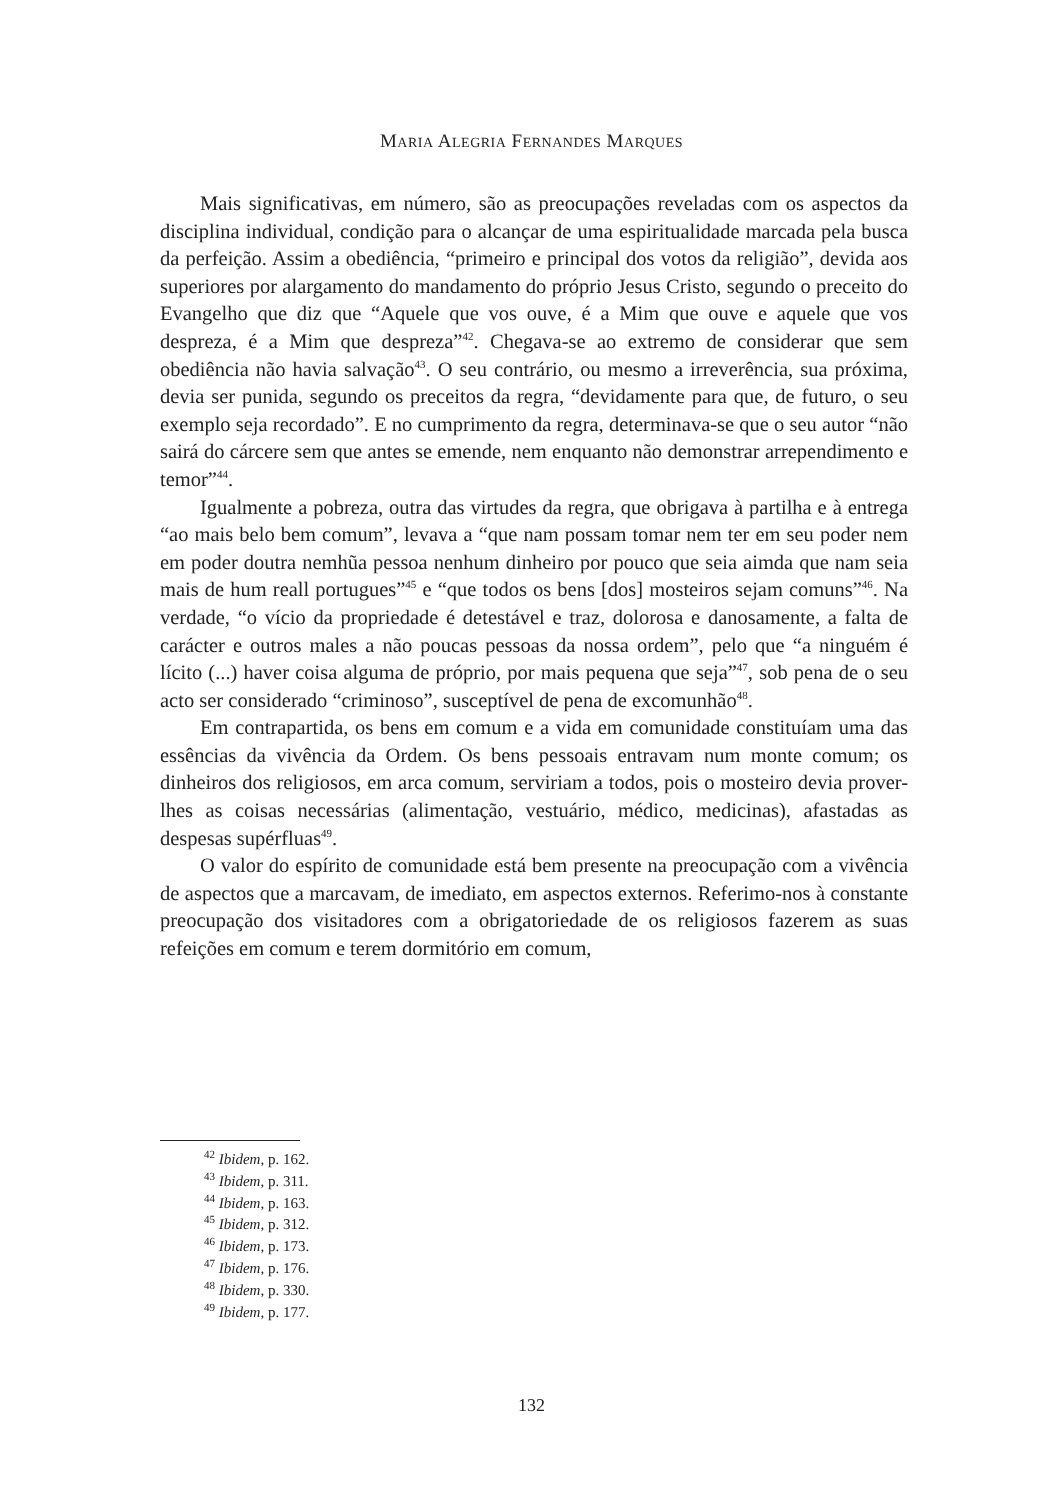MARIA ALEGRIA FERNANDES MARQUES
Mais significativas, em número, são as preocupações reveladas com os aspectos da disciplina individual, condição para o alcançar de uma espiritualidade marcada pela busca da perfeição. Assim a obediência, “primeiro e principal dos votos da religião”, devida aos superiores por alargamento do mandamento do próprio Jesus Cristo, segundo o preceito do Evangelho que diz que “Aquele que vos ouve, é a Mim que ouve e aquele que vos despreza, é a Mim que despreza”<sup>42</sup>. Chegava-se ao extremo de considerar que sem obediência não havia salvação<sup>43</sup>. O seu contrário, ou mesmo a irreverência, sua próxima, devia ser punida, segundo os preceitos da regra, “devidamente para que, de futuro, o seu exemplo seja recordado”. E no cumprimento da regra, determinava-se que o seu autor “não sairá do cárcere sem que antes se emende, nem enquanto não demonstrar arrependimento e temor”<sup>44</sup>.
Igualmente a pobreza, outra das virtudes da regra, que obrigava à partilha e à entrega “ao mais belo bem comum”, levava a “que nam possam tomar nem ter em seu poder nem em poder doutra nemhũa pessoa nenhum dinheiro por pouco que seia aimda que nam seia mais de hum reall portugues”<sup>45</sup> e “que todos os bens [dos] mosteiros sejam comuns”<sup>46</sup>. Na verdade, “o vício da propriedade é detestável e traz, dolorosa e danosamente, a falta de carácter e outros males a não poucas pessoas da nossa ordem”, pelo que “a ninguém é lícito (...) haver coisa alguma de próprio, por mais pequena que seja”<sup>47</sup>, sob pena de o seu acto ser considerado “criminoso”, susceptível de pena de excomunhão<sup>48</sup>.
Em contrapartida, os bens em comum e a vida em comunidade constituíam uma das essências da vivência da Ordem. Os bens pessoais entravam num monte comum; os dinheiros dos religiosos, em arca comum, serviriam a todos, pois o mosteiro devia prover-lhes as coisas necessárias (alimentação, vestuário, médico, medicinas), afastadas as despesas supérfluas<sup>49</sup>.
O valor do espírito de comunidade está bem presente na preocupação com a vivência de aspectos que a marcavam, de imediato, em aspectos externos. Referimo-nos à constante preocupação dos visitadores com a obrigatoriedade de os religiosos fazerem as suas refeições em comum e terem dormitório em comum,
<sup>42</sup> Ibidem, p. 162.
<sup>43</sup> Ibidem, p. 311.
<sup>44</sup> Ibidem, p. 163.
<sup>45</sup> Ibidem, p. 312.
<sup>46</sup> Ibidem, p. 173.
<sup>47</sup> Ibidem, p. 176.
<sup>48</sup> Ibidem, p. 330.
<sup>49</sup> Ibidem, p. 177.
132